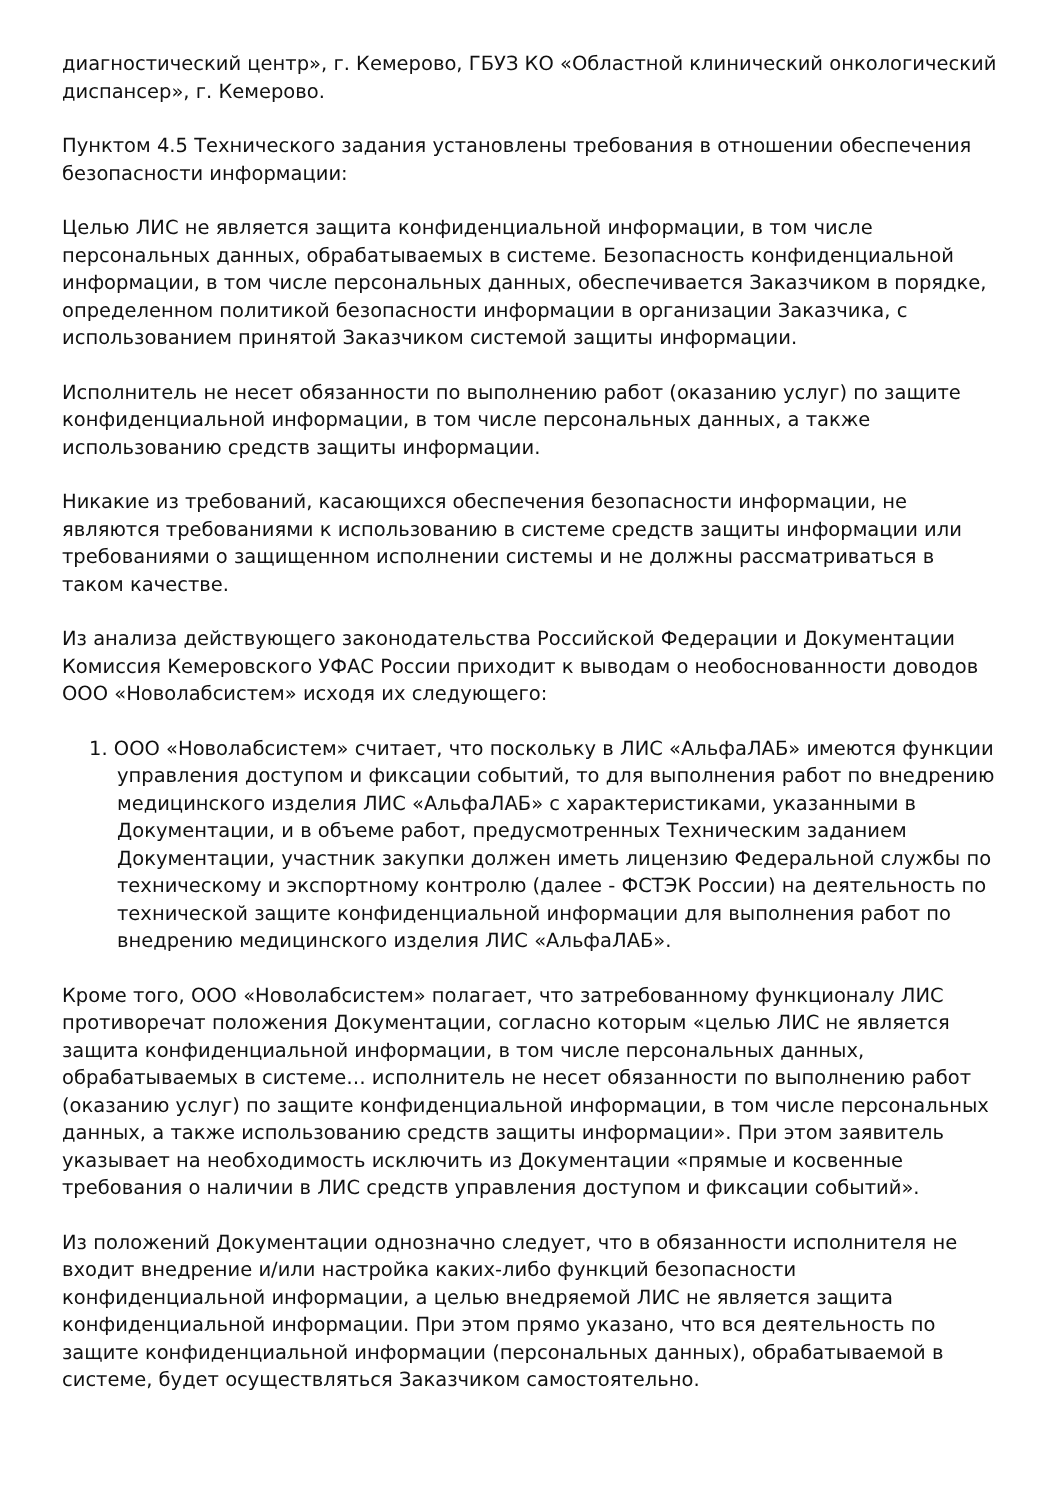диагностический центр», г. Кемерово, ГБУЗ КО «Областной клинический онкологический диспансер», г. Кемерово.
Пунктом 4.5 Технического задания установлены требования в отношении обеспечения безопасности информации:
Целью ЛИС не является защита конфиденциальной информации, в том числе персональных данных, обрабатываемых в системе. Безопасность конфиденциальной информации, в том числе персональных данных, обеспечивается Заказчиком в порядке, определенном политикой безопасности информации в организации Заказчика, с использованием принятой Заказчиком системой защиты информации.
Исполнитель не несет обязанности по выполнению работ (оказанию услуг) по защите конфиденциальной информации, в том числе персональных данных, а также использованию средств защиты информации.
Никакие из требований, касающихся обеспечения безопасности информации, не являются требованиями к использованию в системе средств защиты информации или требованиями о защищенном исполнении системы и не должны рассматриваться в таком качестве.
Из анализа действующего законодательства Российской Федерации и Документации Комиссия Кемеровского УФАС России приходит к выводам о необоснованности доводов ООО «Новолабсистем» исходя их следующего:
1. ООО «Новолабсистем» считает, что поскольку в ЛИС «АльфаЛАБ» имеются функции управления доступом и фиксации событий, то для выполнения работ по внедрению медицинского изделия ЛИС «АльфаЛАБ» с характеристиками, указанными в Документации, и в объеме работ, предусмотренных Техническим заданием Документации, участник закупки должен иметь лицензию Федеральной службы по техническому и экспортному контролю (далее - ФСТЭК России) на деятельность по технической защите конфиденциальной информации для выполнения работ по внедрению медицинского изделия ЛИС «АльфаЛАБ».
Кроме того, ООО «Новолабсистем» полагает, что затребованному функционалу ЛИС противоречат положения Документации, согласно которым «целью ЛИС не является защита конфиденциальной информации, в том числе персональных данных, обрабатываемых в системе… исполнитель не несет обязанности по выполнению работ (оказанию услуг) по защите конфиденциальной информации, в том числе персональных данных, а также использованию средств защиты информации». При этом заявитель указывает на необходимость исключить из Документации «прямые и косвенные требования о наличии в ЛИС средств управления доступом и фиксации событий».
Из положений Документации однозначно следует, что в обязанности исполнителя не входит внедрение и/или настройка каких-либо функций безопасности конфиденциальной информации, а целью внедряемой ЛИС не является защита конфиденциальной информации. При этом прямо указано, что вся деятельность по защите конфиденциальной информации (персональных данных), обрабатываемой в системе, будет осуществляться Заказчиком самостоятельно.